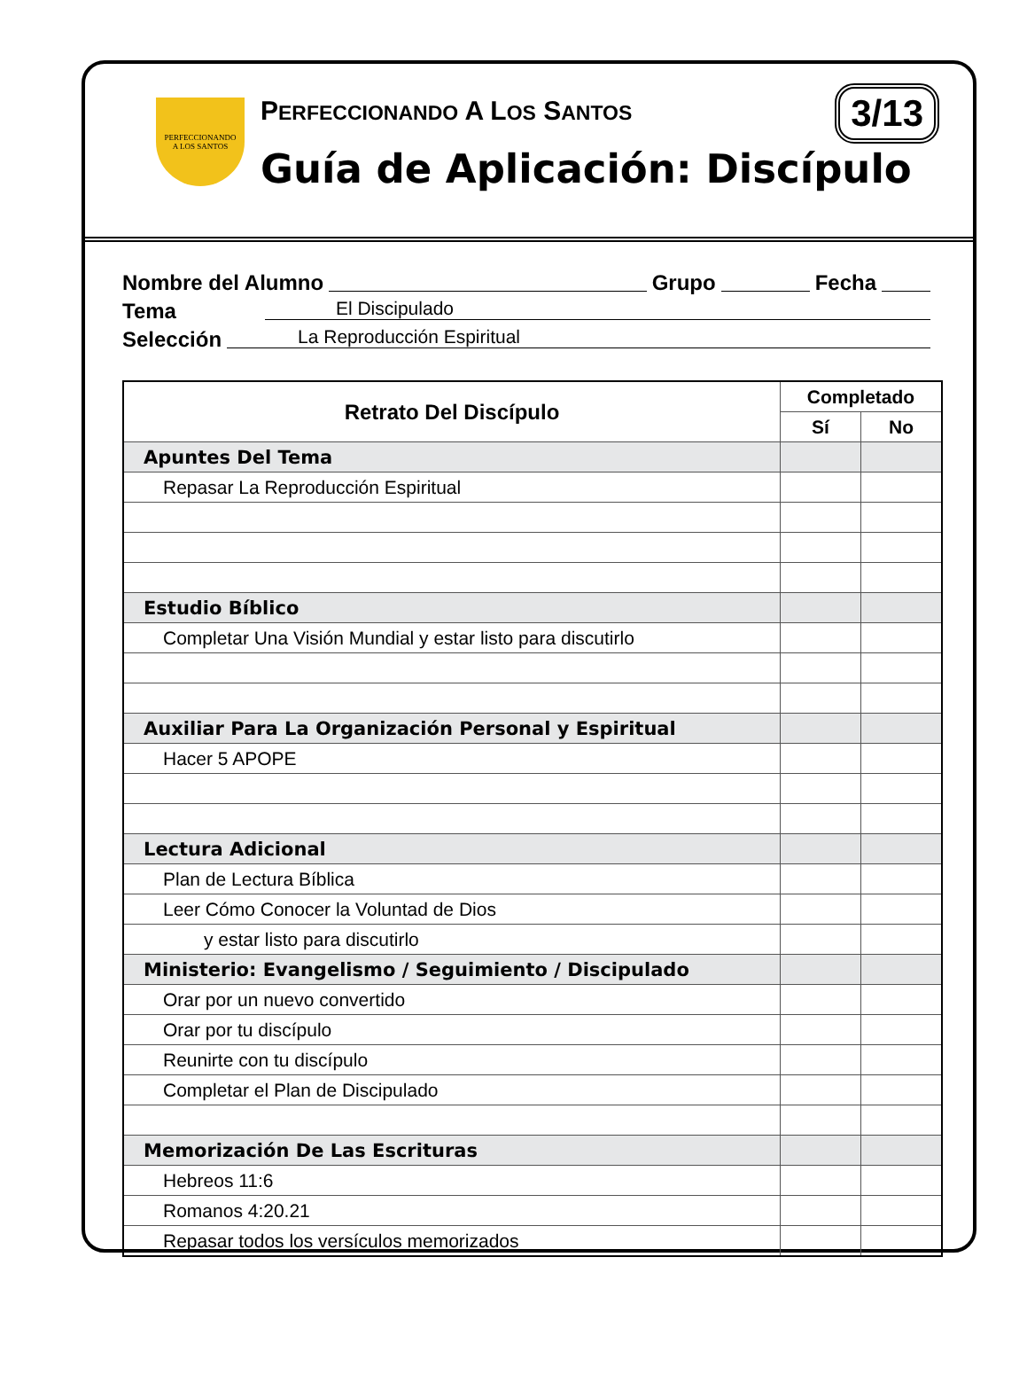PERFECCIONANDO
A LOS SANTOS
PERFECCIONANDO A LOS SANTOS
Guía de Aplicación: Discípulo
3/13
Nombre del Alumno Grupo Fecha
Tema El Discipulado
Selección La Reproducción Espiritual
| Retrato Del Discípulo | Completado | |
| --- | --- | --- |
| | Sí | No |
| Apuntes Del Tema | | |
| Repasar La Reproducción Espiritual | | |
| Estudio Bíblico | | |
| Completar Una Visión Mundial y estar listo para discutirlo | | |
| Auxiliar Para La Organización Personal y Espiritual | | |
| Hacer 5 APOPE | | |
| Lectura Adicional | | |
| Plan de Lectura Bíblica | | |
| Leer Cómo Conocer la Voluntad de Dios | | |
| y estar listo para discutirlo | | |
| Ministerio: Evangelismo / Seguimiento / Discipulado | | |
| Orar por un nuevo convertido | | |
| Orar por tu discípulo | | |
| Reunirte con tu discípulo | | |
| Completar el Plan de Discipulado | | |
| Memorización De Las Escrituras | | |
| Hebreos 11:6 | | |
| Romanos 4:20.21 | | |
| Repasar todos los versículos memorizados | | |